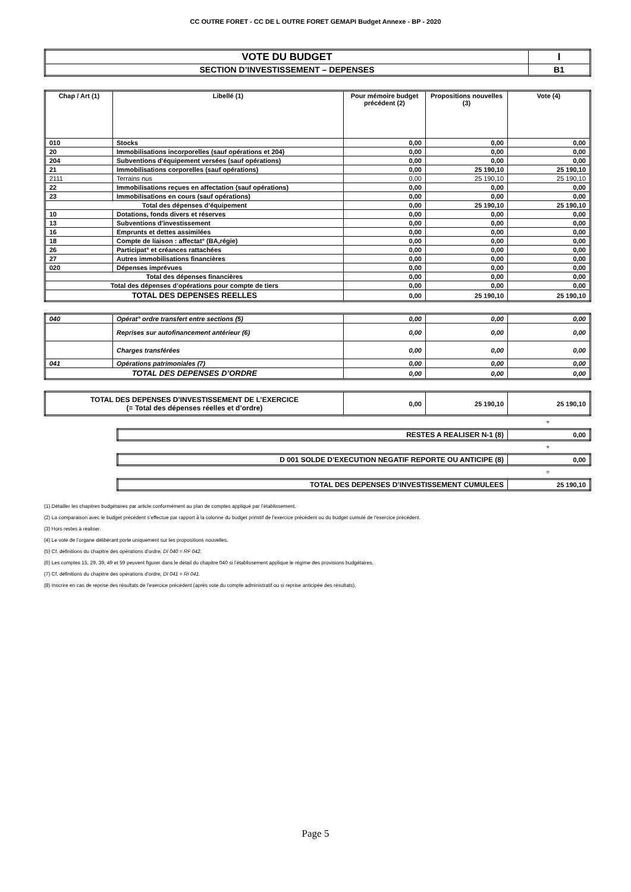CC OUTRE FORET - CC DE L OUTRE FORET GEMAPI Budget Annexe - BP - 2020
| VOTE DU BUDGET | I |
| SECTION D’INVESTISSEMENT – DEPENSES | B1 |
| Chap / Art (1) | Libellé (1) | Pour mémoire budget précédent (2) | Propositions nouvelles (3) | Vote (4) |
| --- | --- | --- | --- | --- |
| 010 | Stocks | 0,00 | 0,00 | 0,00 |
| 20 | Immobilisations incorporelles (sauf opérations et 204) | 0,00 | 0,00 | 0,00 |
| 204 | Subventions d'équipement versées (sauf opérations) | 0,00 | 0,00 | 0,00 |
| 21 | Immobilisations corporelles (sauf opérations) | 0,00 | 25 190,10 | 25 190,10 |
| 2111 | Terrains nus | 0,00 | 25 190,10 | 25 190,10 |
| 22 | Immobilisations reçues en affectation (sauf opérations) | 0,00 | 0,00 | 0,00 |
| 23 | Immobilisations en cours (sauf opérations) | 0,00 | 0,00 | 0,00 |
| Total des dépenses d’équipement | | 0,00 | 25 190,10 | 25 190,10 |
| 10 | Dotations, fonds divers et réserves | 0,00 | 0,00 | 0,00 |
| 13 | Subventions d'investissement | 0,00 | 0,00 | 0,00 |
| 16 | Emprunts et dettes assimilées | 0,00 | 0,00 | 0,00 |
| 18 | Compte de liaison : affectat° (BA,régie) | 0,00 | 0,00 | 0,00 |
| 26 | Participat° et créances rattachées | 0,00 | 0,00 | 0,00 |
| 27 | Autres immobilisations financières | 0,00 | 0,00 | 0,00 |
| 020 | Dépenses imprévues | 0,00 | 0,00 | 0,00 |
| Total des dépenses financières | | 0,00 | 0,00 | 0,00 |
| Total des dépenses d’opérations pour compte de tiers | | 0,00 | 0,00 | 0,00 |
| TOTAL DES DEPENSES REELLES | | 0,00 | 25 190,10 | 25 190,10 |
| 040 | Opérat° ordre transfert entre sections (5) | 0,00 | 0,00 | 0,00 |
| | Reprises sur autofinancement antérieur (6) | 0,00 | 0,00 | 0,00 |
| | Charges transférées | 0,00 | 0,00 | 0,00 |
| 041 | Opérations patrimoniales (7) | 0,00 | 0,00 | 0,00 |
| TOTAL DES DEPENSES D’ORDRE | | 0,00 | 0,00 | 0,00 |
| TOTAL DES DEPENSES D’INVESTISSEMENT DE L’EXERCICE (= Total des dépenses réelles et d’ordre) | 0,00 | 25 190,10 | 25 190,10 |
+
| RESTES A REALISER N-1 (8) | 0,00 |
+
| D 001 SOLDE D’EXECUTION NEGATIF REPORTE OU ANTICIPE (8) | 0,00 |
=
| TOTAL DES DEPENSES D’INVESTISSEMENT CUMULEES | 25 190,10 |
(1) Détailler les chapitres budgétaires par article conformément au plan de comptes appliqué par l’établissement.
(2) La comparaison avec le budget précédent s’effectue par rapport à la colonne du budget primitif de l’exercice précédent ou du budget cumulé de l’exercice précédent.
(3) Hors restes à réaliser.
(4) Le vote de l’organe délibérant porte uniquement sur les propositions nouvelles.
(5) Cf. définitions du chapitre des opérations d’ordre, DI 040 = RF 042.
(6) Les comptes 15, 29, 39, 49 et 59 peuvent figurer dans le détail du chapitre 040 si l’établissement applique le régime des provisions budgétaires.
(7) Cf. définitions du chapitre des opérations d’ordre, DI 041 = RI 041.
(8) Inscrire en cas de reprise des résultats de l’exercice précédent (après vote du compte administratif ou si reprise anticipée des résultats).
Page 5